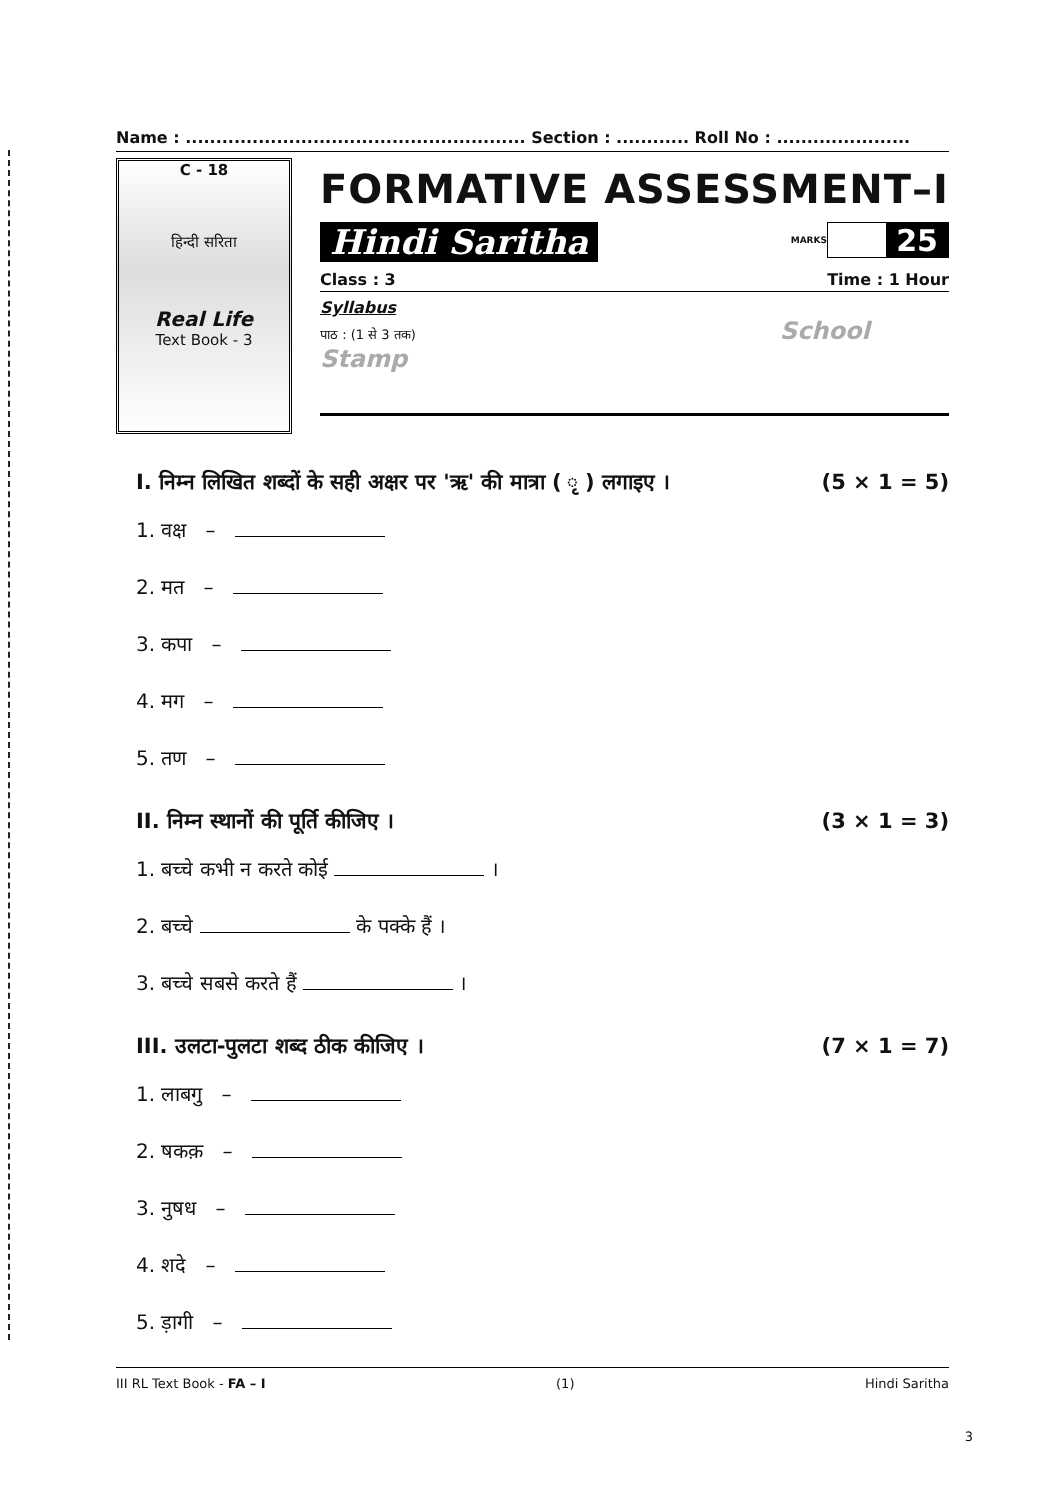Name : ........................................................ Section : ............ Roll No : ......................
C - 18
हिन्दी सरिता
Real Life
Text Book - 3
FORMATIVE ASSESSMENT–I
Hindi Saritha
MARKS
25
Class : 3 Time : 1 Hour
Syllabus
पाठ : (1 से 3 तक) School Stamp
I. निम्न लिखित शब्दों के सही अक्षर पर 'ऋ' की मात्रा ( ृ ) लगाइए । (5 × 1 = 5)
1. वक्ष –
2. मत –
3. कपा –
4. मग –
5. तण –
II. निम्न स्थानों की पूर्ति कीजिए । (3 × 1 = 3)
1. बच्चे कभी न करते कोई ।
2. बच्चे के पक्के हैं ।
3. बच्चे सबसे करते हैं ।
III. उलटा-पुलटा शब्द ठीक कीजिए । (7 × 1 = 7)
1. लाबगु –
2. षकक़ –
3. नुषध –
4. शदे –
5. ड़ागी –
III RL Text Book - FA – I (1) Hindi Saritha
3